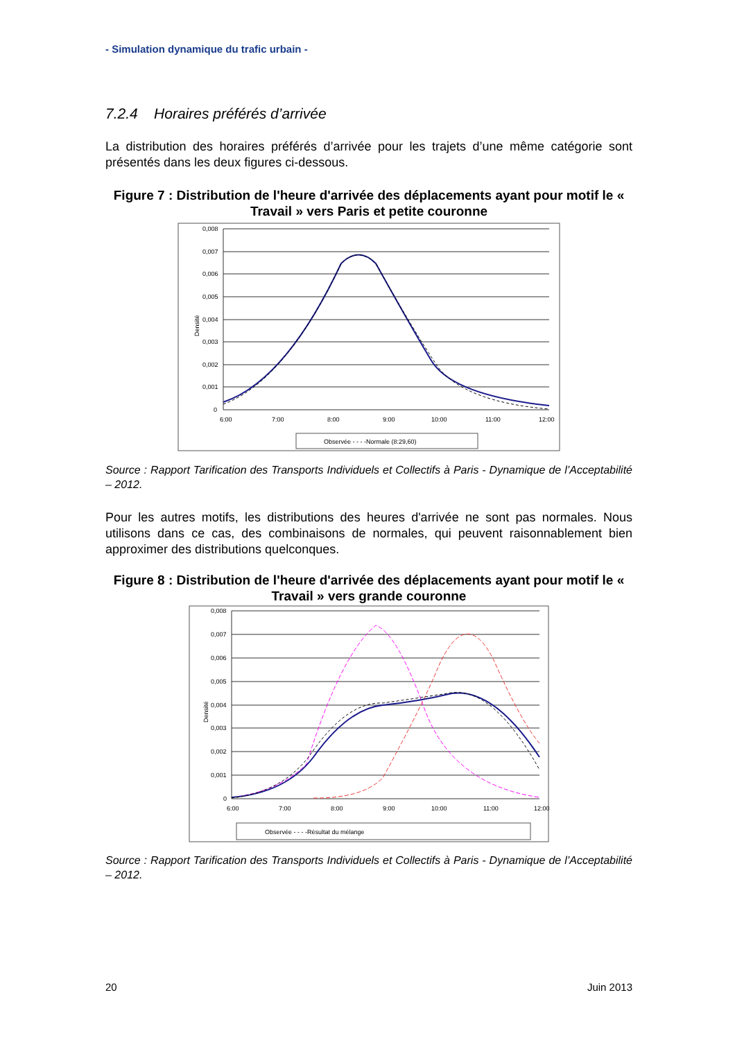- Simulation dynamique du trafic urbain -
7.2.4 Horaires préférés d’arrivée
La distribution des horaires préférés d’arrivée pour les trajets d’une même catégorie sont présentés dans les deux figures ci-dessous.
Figure 7 : Distribution de l'heure d'arrivée des déplacements ayant pour motif le « Travail » vers Paris et petite couronne
0,008
0,007
0,006
0,005
0,004
0,003
0,002
0,001
0
Densité
6:00
7:00
8:00
9:00
10:00
11:00
12:00
Observée - - - -Normale (8:29,60)
Source : Rapport Tarification des Transports Individuels et Collectifs à Paris - Dynamique de l’Acceptabilité – 2012.
Pour les autres motifs, les distributions des heures d'arrivée ne sont pas normales. Nous utilisons dans ce cas, des combinaisons de normales, qui peuvent raisonnablement bien approximer des distributions quelconques.
Figure 8 : Distribution de l'heure d'arrivée des déplacements ayant pour motif le « Travail » vers grande couronne
0,008
0,007
0,006
0,005
0,004
0,003
0,002
0,001
0
Densité
6:00
7:00
8:00
9:00
10:00
11:00
12:00
Observée - - - -Résultat du mélange
Source : Rapport Tarification des Transports Individuels et Collectifs à Paris - Dynamique de l’Acceptabilité – 2012.
20 Juin 2013